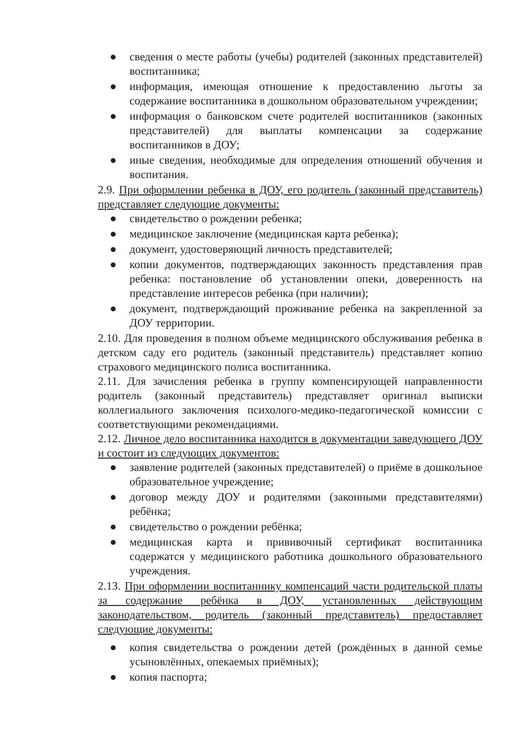● сведения о месте работы (учебы) родителей (законных представителей) воспитанника;
● информация, имеющая отношение к предоставлению льготы за содержание воспитанника в дошкольном образовательном учреждении;
● информация о банковском счете родителей воспитанников (законных представителей) для выплаты компенсации за содержание воспитанников в ДОУ;
● иные сведения, необходимые для определения отношений обучения и воспитания.
2.9. При оформлении ребенка в ДОУ, его родитель (законный представитель) представляет следующие документы:
● свидетельство о рождении ребенка;
● медицинское заключение (медицинская карта ребенка);
● документ, удостоверяющий личность представителей;
● копии документов, подтверждающих законность представления прав ребенка: постановление об установлении опеки, доверенность на представление интересов ребенка (при наличии);
● документ, подтверждающий проживание ребенка на закрепленной за ДОУ территории.
2.10. Для проведения в полном объеме медицинского обслуживания ребенка в детском саду его родитель (законный представитель) представляет копию страхового медицинского полиса воспитанника.
2.11. Для зачисления ребенка в группу компенсирующей направленности родитель (законный представитель) представляет оригинал выписки коллегиального заключения психолого-медико-педагогической комиссии с соответствующими рекомендациями.
2.12. Личное дело воспитанника находится в документации заведующего ДОУ и состоит из следующих документов:
● заявление родителей (законных представителей) о приёме в дошкольное образовательное учреждение;
● договор между ДОУ и родителями (законными представителями) ребёнка;
● свидетельство о рождении ребёнка;
● медицинская карта и прививочный сертификат воспитанника содержатся у медицинского работника дошкольного образовательного учреждения.
2.13. При оформлении воспитаннику компенсаций части родительской платы за содержание ребёнка в ДОУ, установленных действующим законодательством, родитель (законный представитель) предоставляет следующие документы:
● копия свидетельства о рождении детей (рождённых в данной семье усыновлённых, опекаемых приёмных);
● копия паспорта;